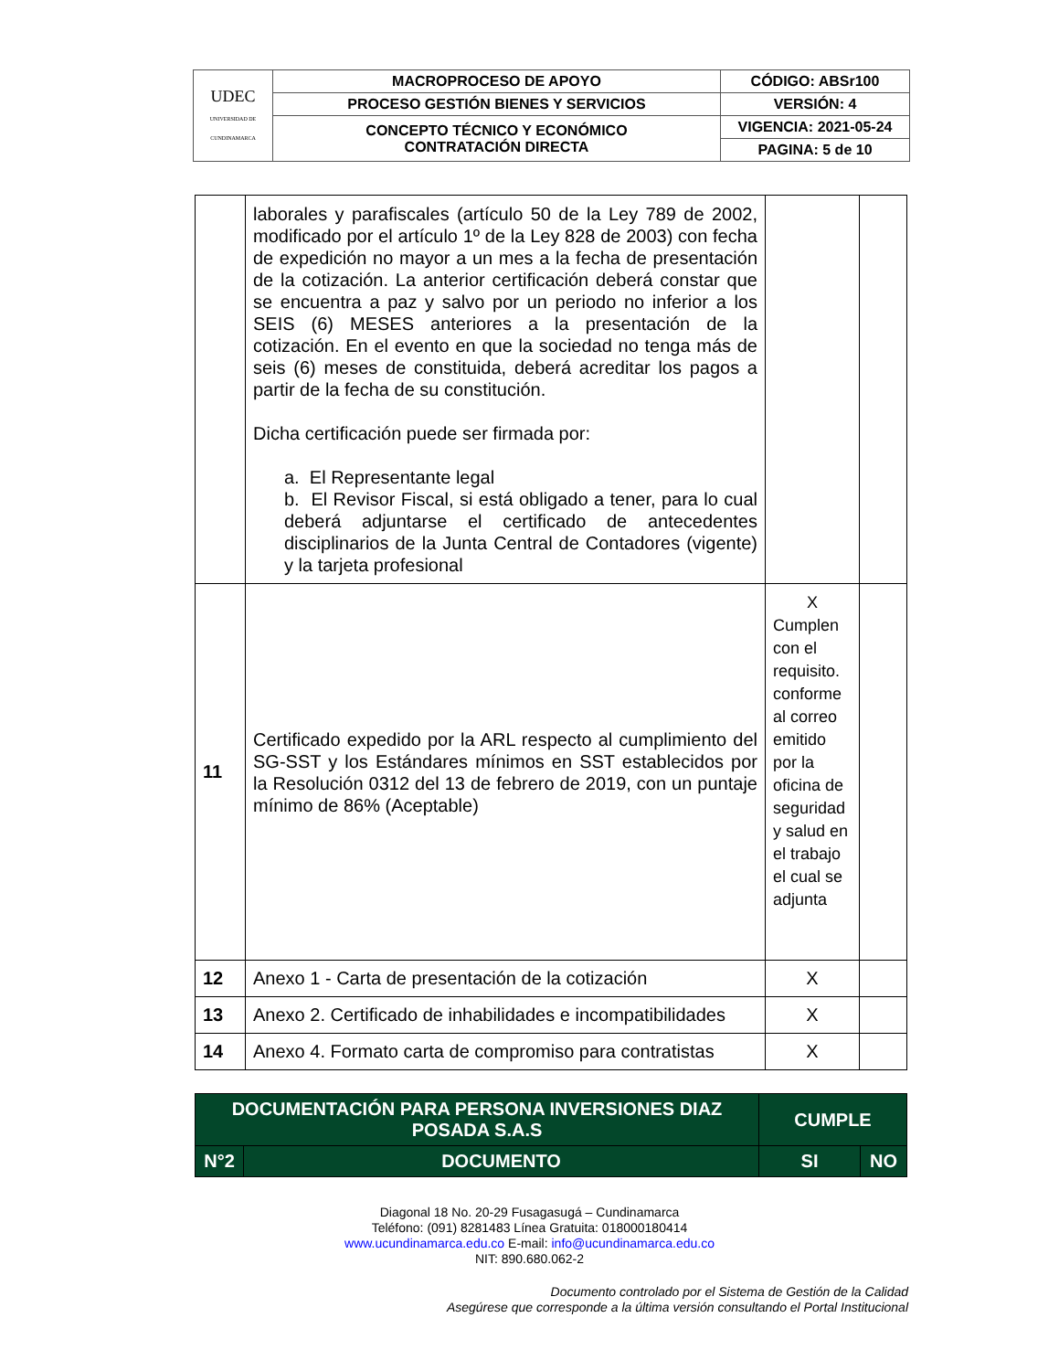| UDEC UNIVERSIDAD DE CUNDINAMARCA | MACROPROCESO DE APOYO | CÓDIGO: ABSr100 |
| | PROCESO GESTIÓN BIENES Y SERVICIOS | VERSIÓN: 4 |
| | CONCEPTO TÉCNICO Y ECONÓMICO CONTRATACIÓN DIRECTA | VIGENCIA: 2021-05-24 |
| | | PAGINA: 5 de 10 |
| | laborales y parafiscales (artículo 50 de la Ley 789 de 2002, modificado por el artículo 1º de la Ley 828 de 2003) con fecha de expedición no mayor a un mes a la fecha de presentación de la cotización. La anterior certificación deberá constar que se encuentra a paz y salvo por un periodo no inferior a los SEIS (6) MESES anteriores a la presentación de la cotización. En el evento en que la sociedad no tenga más de seis (6) meses de constituida, deberá acreditar los pagos a partir de la fecha de su constitución. Dicha certificación puede ser firmada por: a. El Representante legal b. El Revisor Fiscal, si está obligado a tener, para lo cual deberá adjuntarse el certificado de antecedentes disciplinarios de la Junta Central de Contadores (vigente) y la tarjeta profesional | | |
| 11 | Certificado expedido por la ARL respecto al cumplimiento del SG-SST y los Estándares mínimos en SST establecidos por la Resolución 0312 del 13 de febrero de 2019, con un puntaje mínimo de 86% (Aceptable) | X Cumplen con el requisito. conforme al correo emitido por la oficina de seguridad y salud en el trabajo el cual se adjunta | |
| 12 | Anexo 1 - Carta de presentación de la cotización | X | |
| 13 | Anexo 2. Certificado de inhabilidades e incompatibilidades | X | |
| 14 | Anexo 4. Formato carta de compromiso para contratistas | X | |
| DOCUMENTACIÓN PARA PERSONA INVERSIONES DIAZ POSADA S.A.S | | CUMPLE | |
| N°2 | DOCUMENTO | SI | NO |
Diagonal 18 No. 20-29 Fusagasugá – Cundinamarca
Teléfono: (091) 8281483 Línea Gratuita: 018000180414
www.ucundinamarca.edu.co E-mail: info@ucundinamarca.edu.co
NIT: 890.680.062-2
Documento controlado por el Sistema de Gestión de la Calidad
Asegúrese que corresponde a la última versión consultando el Portal Institucional